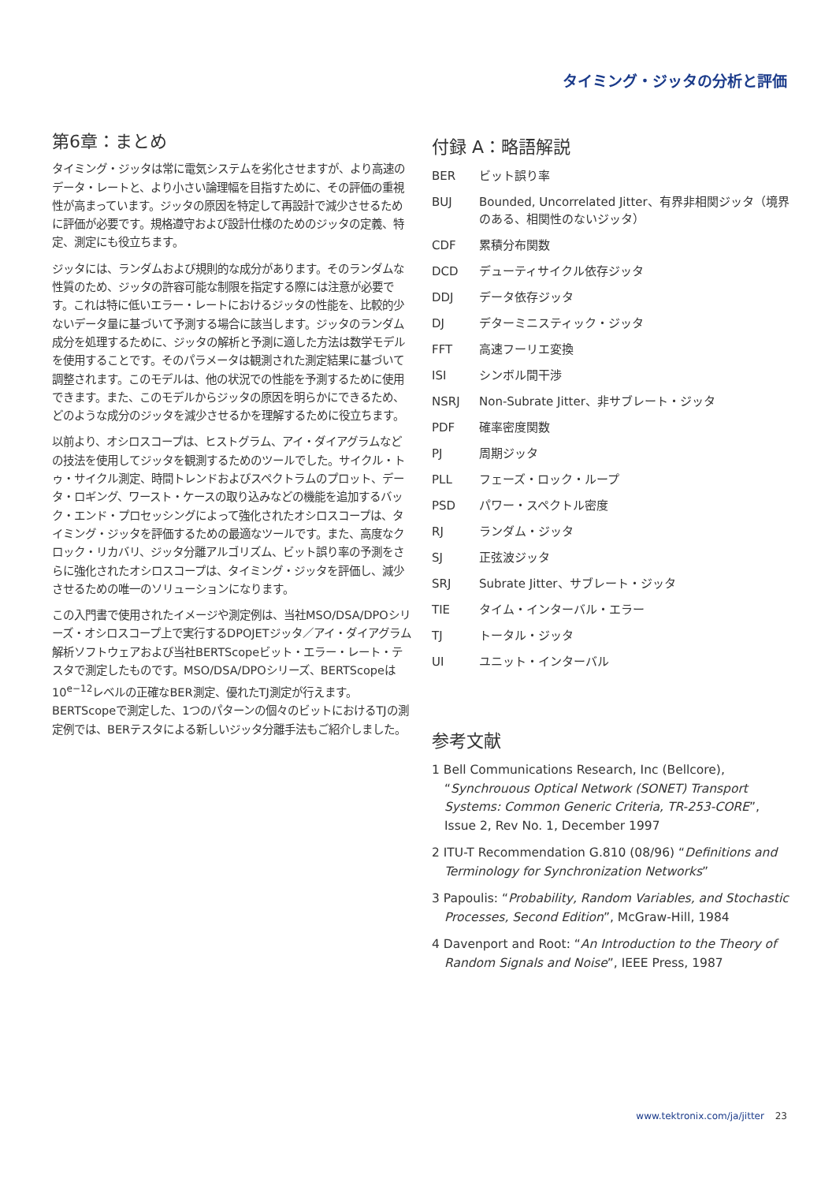タイミング・ジッタの分析と評価
第6章：まとめ
タイミング・ジッタは常に電気システムを劣化させますが、より高速のデータ・レートと、より小さい論理幅を目指すために、その評価の重視性が高まっています。ジッタの原因を特定して再設計で減少させるために評価が必要です。規格遵守および設計仕様のためのジッタの定義、特定、測定にも役立ちます。
ジッタには、ランダムおよび規則的な成分があります。そのランダムな性質のため、ジッタの許容可能な制限を指定する際には注意が必要です。これは特に低いエラー・レートにおけるジッタの性能を、比較的少ないデータ量に基づいて予測する場合に該当します。ジッタのランダム成分を処理するために、ジッタの解析と予測に適した方法は数学モデルを使用することです。そのパラメータは観測された測定結果に基づいて調整されます。このモデルは、他の状況での性能を予測するために使用できます。また、このモデルからジッタの原因を明らかにできるため、どのような成分のジッタを減少させるかを理解するために役立ちます。
以前より、オシロスコープは、ヒストグラム、アイ・ダイアグラムなどの技法を使用してジッタを観測するためのツールでした。サイクル・トゥ・サイクル測定、時間トレンドおよびスペクトラムのプロット、データ・ロギング、ワースト・ケースの取り込みなどの機能を追加するバック・エンド・プロセッシングによって強化されたオシロスコープは、タイミング・ジッタを評価するための最適なツールです。また、高度なクロック・リカバリ、ジッタ分離アルゴリズム、ビット誤り率の予測をさらに強化されたオシロスコープは、タイミング・ジッタを評価し、減少させるための唯一のソリューションになります。
この入門書で使用されたイメージや測定例は、当社MSO/DSA/DPOシリーズ・オシロスコープ上で実行するDPOJETジッタ／アイ・ダイアグラム解析ソフトウェアおよび当社BERTScopeビット・エラー・レート・テスタで測定したものです。MSO/DSA/DPOシリーズ、BERTScopeは10<sup>e−12</sup>レベルの正確なBER測定、優れたTJ測定が行えます。BERTScopeで測定した、1つのパターンの個々のビットにおけるTJの測定例では、BERテスタによる新しいジッタ分離手法もご紹介しました。
付録 A：略語解説
| BER | ビット誤り率 |
| BUJ | Bounded, Uncorrelated Jitter、有界非相関ジッタ（境界のある、相関性のないジッタ） |
| CDF | 累積分布関数 |
| DCD | デューティサイクル依存ジッタ |
| DDJ | データ依存ジッタ |
| DJ | デターミニスティック・ジッタ |
| FFT | 高速フーリエ変換 |
| ISI | シンボル間干渉 |
| NSRJ | Non-Subrate Jitter、非サブレート・ジッタ |
| PDF | 確率密度関数 |
| PJ | 周期ジッタ |
| PLL | フェーズ・ロック・ループ |
| PSD | パワー・スペクトル密度 |
| RJ | ランダム・ジッタ |
| SJ | 正弦波ジッタ |
| SRJ | Subrate Jitter、サブレート・ジッタ |
| TIE | タイム・インターバル・エラー |
| TJ | トータル・ジッタ |
| UI | ユニット・インターバル |
参考文献
1 Bell Communications Research, Inc (Bellcore), “Synchrouous Optical Network (SONET) Transport Systems: Common Generic Criteria, TR-253-CORE”, Issue 2, Rev No. 1, December 1997
2 ITU-T Recommendation G.810 (08/96) “Definitions and Terminology for Synchronization Networks”
3 Papoulis: “Probability, Random Variables, and Stochastic Processes, Second Edition”, McGraw-Hill, 1984
4 Davenport and Root: “An Introduction to the Theory of Random Signals and Noise”, IEEE Press, 1987
www.tektronix.com/ja/jitter 23